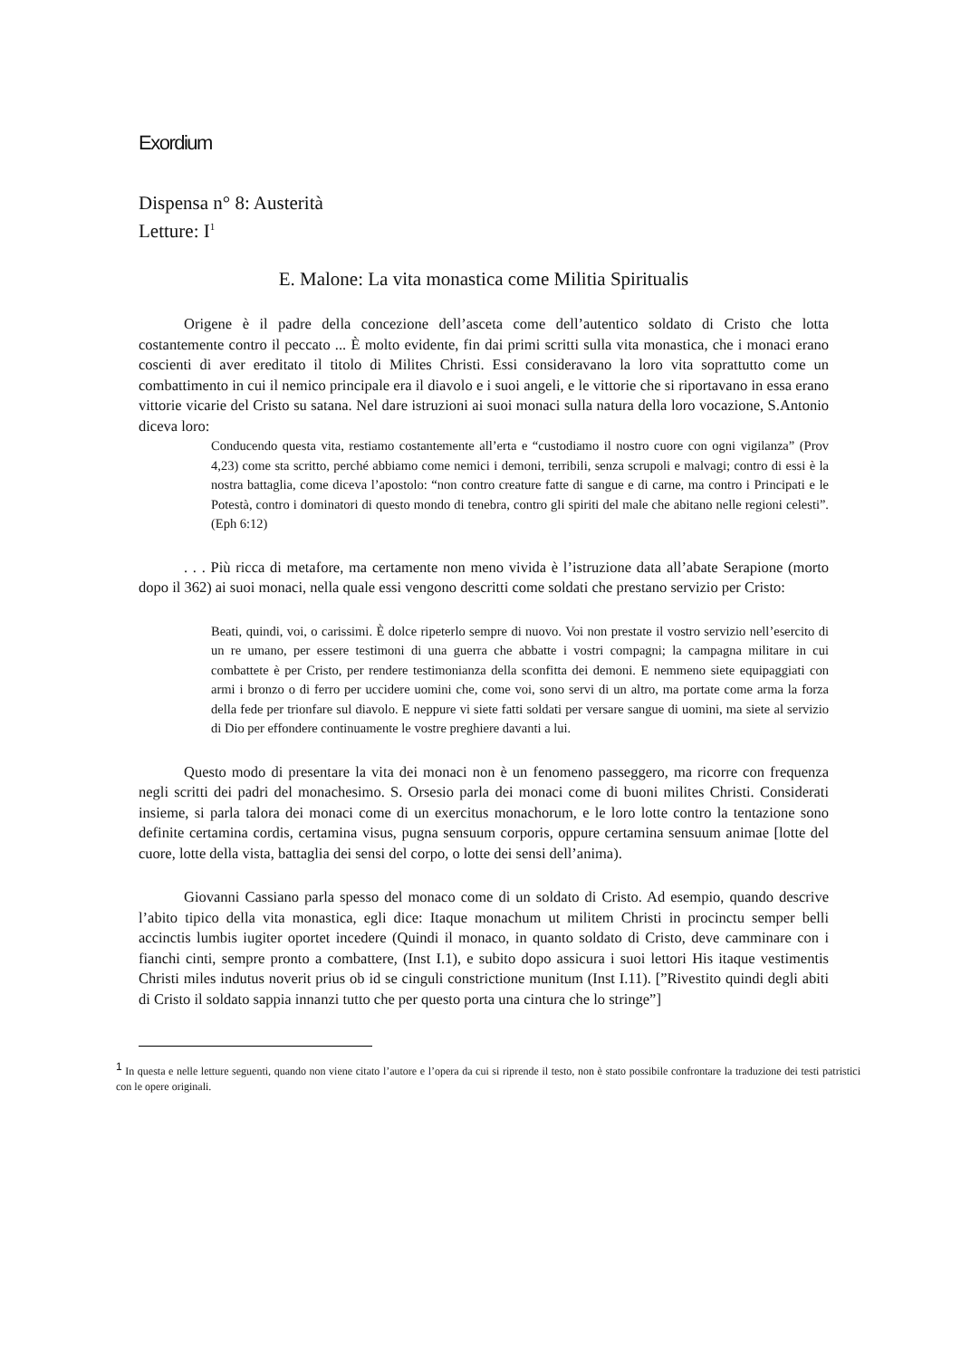Exordium
Dispensa n° 8: Austerità
Letture: I<sup>1</sup>
E. Malone: La vita monastica come Militia Spiritualis
Origene è il padre della concezione dell’asceta come dell’autentico soldato di Cristo che lotta costantemente contro il peccato ... È molto evidente, fin dai primi scritti sulla vita monastica, che i monaci erano coscienti di aver ereditato il titolo di Milites Christi. Essi consideravano la loro vita soprattutto come un combattimento in cui il nemico principale era il diavolo e i suoi angeli, e le vittorie che si riportavano in essa erano vittorie vicarie del Cristo su satana. Nel dare istruzioni ai suoi monaci sulla natura della loro vocazione, S.Antonio diceva loro:
Conducendo questa vita, restiamo costantemente all’erta e “custodiamo il nostro cuore con ogni vigilanza” (Prov 4,23) come sta scritto, perché abbiamo come nemici i demoni, terribili, senza scrupoli e malvagi; contro di essi è la nostra battaglia, come diceva l’apostolo: “non contro creature fatte di sangue e di carne, ma contro i Principati e le Potestà, contro i dominatori di questo mondo di tenebra, contro gli spiriti del male che abitano nelle regioni celesti”.(Eph 6:12)
. . . Più ricca di metafore, ma certamente non meno vivida è l’istruzione data all’abate Serapione (morto dopo il 362) ai suoi monaci, nella quale essi vengono descritti come soldati che prestano servizio per Cristo:
Beati, quindi, voi, o carissimi. È dolce ripeterlo sempre di nuovo. Voi non prestate il vostro servizio nell’esercito di un re umano, per essere testimoni di una guerra che abbatte i vostri compagni; la campagna militare in cui combattete è per Cristo, per rendere testimonianza della sconfitta dei demoni. E nemmeno siete equipaggiati con armi i bronzo o di ferro per uccidere uomini che, come voi, sono servi di un altro, ma portate come arma la forza della fede per trionfare sul diavolo. E neppure vi siete fatti soldati per versare sangue di uomini, ma siete al servizio di Dio per effondere continuamente le vostre preghiere davanti a lui.
Questo modo di presentare la vita dei monaci non è un fenomeno passeggero, ma ricorre con frequenza negli scritti dei padri del monachesimo. S. Orsesio parla dei monaci come di buoni milites Christi. Considerati insieme, si parla talora dei monaci come di un exercitus monachorum, e le loro lotte contro la tentazione sono definite certamina cordis, certamina visus, pugna sensuum corporis, oppure certamina sensuum animae [lotte del cuore, lotte della vista, battaglia dei sensi del corpo, o lotte dei sensi dell’anima).
Giovanni Cassiano parla spesso del monaco come di un soldato di Cristo. Ad esempio, quando descrive l’abito tipico della vita monastica, egli dice: Itaque monachum ut militem Christi in procinctu semper belli accinctis lumbis iugiter oportet incedere (Quindi il monaco, in quanto soldato di Cristo, deve camminare con i fianchi cinti, sempre pronto a combattere, (Inst I.1), e subito dopo assicura i suoi lettori His itaque vestimentis Christi miles indutus noverit prius ob id se cinguli constrictione munitum (Inst I.11). [”Rivestito quindi degli abiti di Cristo il soldato sappia innanzi tutto che per questo porta una cintura che lo stringe”]
<sup>1</sup> In questa e nelle letture seguenti, quando non viene citato l’autore e l’opera da cui si riprende il testo, non è stato possibile confrontare la traduzione dei testi patristici con le opere originali.